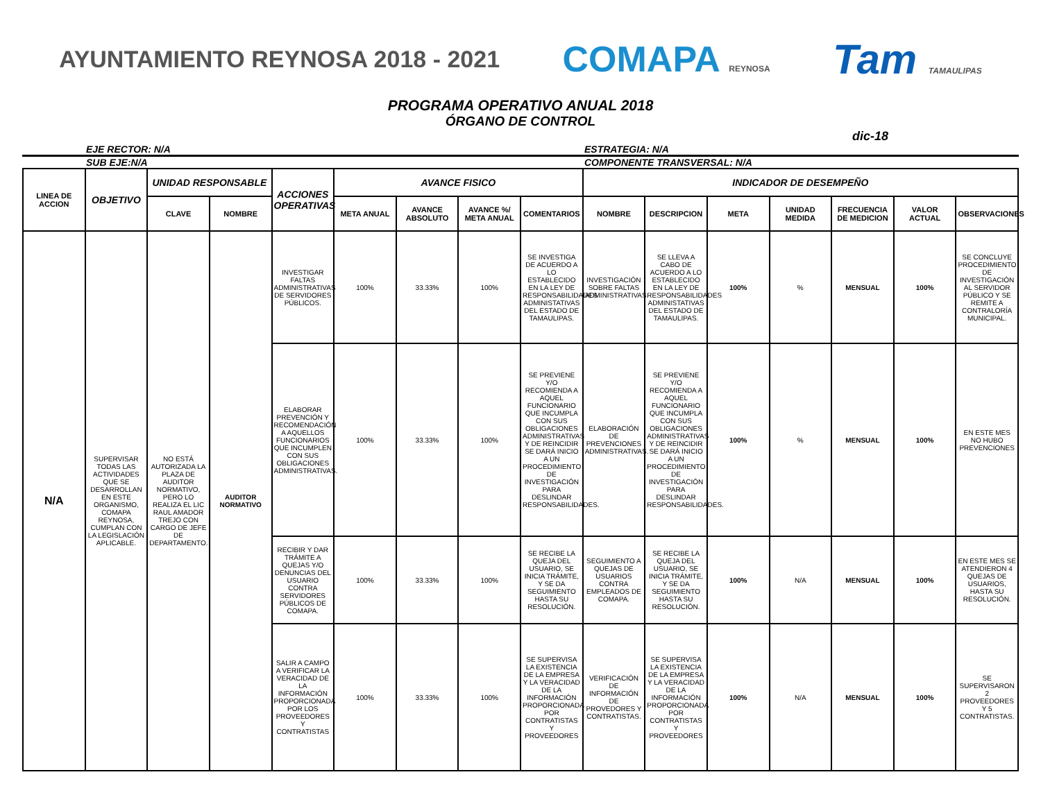AYUNTAMIENTO REYNOSA 2018 - 2021
COMAPA REYNOSA
Tam TAMAULIPAS
PROGRAMA OPERATIVO ANUAL 2018
ÓRGANO DE CONTROL
dic-18
EJE RECTOR: N/A ESTRATEGIA: N/A
SUB EJE:N/A COMPONENTE TRANSVERSAL: N/A
| LINEA DE ACCION | OBJETIVO | UNIDAD RESPONSABLE | | ACCIONES OPERATIVAS | AVANCE FISICO | | | | INDICADOR DE DESEMPEÑO | | | | | | |
| --- | --- | --- | --- | --- | --- | --- | --- | --- | --- | --- | --- | --- | --- | --- | --- |
| | | CLAVE | NOMBRE | | META ANUAL | AVANCE ABSOLUTO | AVANCE %/ META ANUAL | COMENTARIOS | NOMBRE | DESCRIPCION | META | UNIDAD MEDIDA | FRECUENCIA DE MEDICION | VALOR ACTUAL | OBSERVACIONES |
| N/A | SUPERVISAR TODAS LAS ACTIVIDADES QUE SE DESARROLLAN EN ESTE ORGANISMO, COMAPA REYNOSA, CUMPLAN CON LA LEGISLACIÓN APLICABLE. | NO ESTÁ AUTORIZADA LA PLAZA DE AUDITOR NORMATIVO, PERO LO REALIZA EL LIC RAUL AMADOR TREJO CON CARGO DE JEFE DE DEPARTAMENTO. | AUDITOR NORMATIVO | INVESTIGAR FALTAS ADMINISTRATIVAS DE SERVIDORES PÚBLICOS. | 100% | 33.33% | 100% | SE INVESTIGA DE ACUERDO A LO ESTABLECIDO EN LA LEY DE RESPONSABILIDADES ADMINISTATIVAS DEL ESTADO DE TAMAULIPAS. | INVESTIGACIÓN SOBRE FALTAS ADMINISTRATIVAS. | SE LLEVA A CABO DE ACUERDO A LO ESTABLECIDO EN LA LEY DE RESPONSABILIDADES ADMINISTATIVAS DEL ESTADO DE TAMAULIPAS. | 100% | % | MENSUAL | 100% | SE CONCLUYE PROCEDIMIENTO DE INVESTIGACIÓN AL SERVIDOR PÚBLICO Y SE REMITE A CONTRALORÍA MUNICIPAL. |
| | | | | ELABORAR PREVENCIÓN Y RECOMENDACIÓN A AQUELLOS FUNCIONARIOS QUE INCUMPLEN CON SUS OBLIGACIONES ADMINISTRATIVAS. | 100% | 33.33% | 100% | SE PREVIENE Y/O RECOMIENDA A AQUEL FUNCIONARIO QUE INCUMPLA CON SUS OBLIGACIONES ADMINISTRATIVAS Y DE REINCIDIR SE DARÁ INICIO A UN PROCEDIMIENTO DE INVESTIGACIÓN PARA DESLINDAR RESPONSABILIDADES. | ELABORACIÓN DE PREVENCIONES ADMINISTRATIVAS. | SE PREVIENE Y/O RECOMIENDA A AQUEL FUNCIONARIO QUE INCUMPLA CON SUS OBLIGACIONES ADMINISTRATIVAS Y DE REINCIDIR SE DARÁ INICIO A UN PROCEDIMIENTO DE INVESTIGACIÓN PARA DESLINDAR RESPONSABILIDADES. | 100% | % | MENSUAL | 100% | EN ESTE MES NO HUBO PREVENCIONES |
| | | | | RECIBIR Y DAR TRÁMITE A QUEJAS Y/O DENUNCIAS DEL USUARIO CONTRA SERVIDORES PÚBLICOS DE COMAPA. | 100% | 33.33% | 100% | SE RECIBE LA QUEJA DEL USUARIO, SE INICIA TRÁMITE, Y SE DA SEGUIMIENTO HASTA SU RESOLUCIÓN. | SEGUIMIENTO A QUEJAS DE USUARIOS CONTRA EMPLEADOS DE COMAPA. | SE RECIBE LA QUEJA DEL USUARIO, SE INICIA TRÁMITE, Y SE DA SEGUIMIENTO HASTA SU RESOLUCIÓN. | 100% | N/A | MENSUAL | 100% | EN ESTE MES SE ATENDIERON 4 QUEJAS DE USUARIOS, HASTA SU RESOLUCIÓN. |
| | | | | SALIR A CAMPO A VERIFICAR LA VERACIDAD DE LA INFORMACIÓN PROPORCIONADA POR LOS PROVEEDORES Y CONTRATISTAS | 100% | 33.33% | 100% | SE SUPERVISA LA EXISTENCIA DE LA EMPRESA Y LA VERACIDAD DE LA INFORMACIÓN PROPORCIONADA POR CONTRATISTAS Y PROVEEDORES | VERIFICACIÓN DE INFORMACIÓN DE PROVEDORES Y CONTRATISTAS. | SE SUPERVISA LA EXISTENCIA DE LA EMPRESA Y LA VERACIDAD DE LA INFORMACIÓN PROPORCIONADA POR CONTRATISTAS Y PROVEEDORES | 100% | N/A | MENSUAL | 100% | SE SUPERVISARON 2 PROVEEDORES Y 5 CONTRATISTAS. |